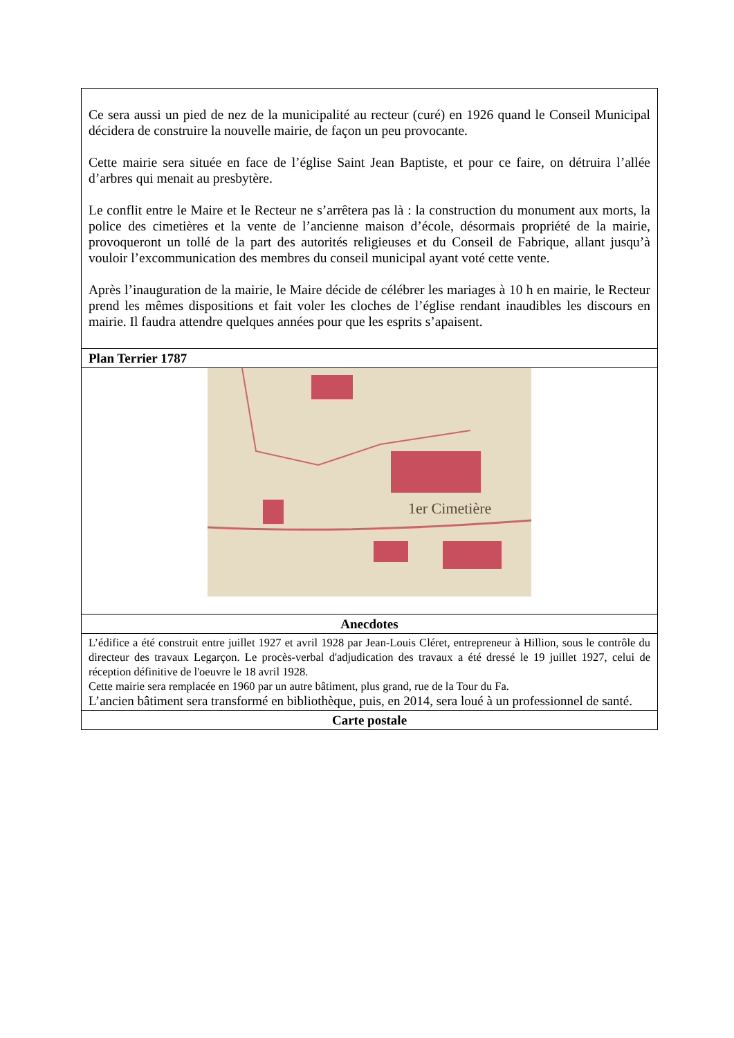| Ce sera aussi un pied de nez de la municipalité au recteur (curé) en 1926 quand le Conseil Municipal décidera de construire la nouvelle mairie, de façon un peu provocante. Cette mairie sera située en face de l’église Saint Jean Baptiste, et pour ce faire, on détruira l’allée d’arbres qui menait au presbytère. Le conflit entre le Maire et le Recteur ne s’arrêtera pas là : la construction du monument aux morts, la police des cimetières et la vente de l’ancienne maison d’école, désormais propriété de la mairie, provoqueront un tollé de la part des autorités religieuses et du Conseil de Fabrique, allant jusqu’à vouloir l’excommunication des membres du conseil municipal ayant voté cette vente. Après l’inauguration de la mairie, le Maire décide de célébrer les mariages à 10 h en mairie, le Recteur prend les mêmes dispositions et fait voler les cloches de l’église rendant inaudibles les discours en mairie. Il faudra attendre quelques années pour que les esprits s’apaisent. |
| Plan Terrier 1787 |
| 1er Cimetière |
| Anecdotes |
| L’édifice a été construit entre juillet 1927 et avril 1928 par Jean-Louis Cléret, entrepreneur à Hillion, sous le contrôle du directeur des travaux Legarçon. Le procès-verbal d'adjudication des travaux a été dressé le 19 juillet 1927, celui de réception définitive de l'oeuvre le 18 avril 1928. Cette mairie sera remplacée en 1960 par un autre bâtiment, plus grand, rue de la Tour du Fa. L’ancien bâtiment sera transformé en bibliothèque, puis, en 2014, sera loué à un professionnel de santé. |
| Carte postale |